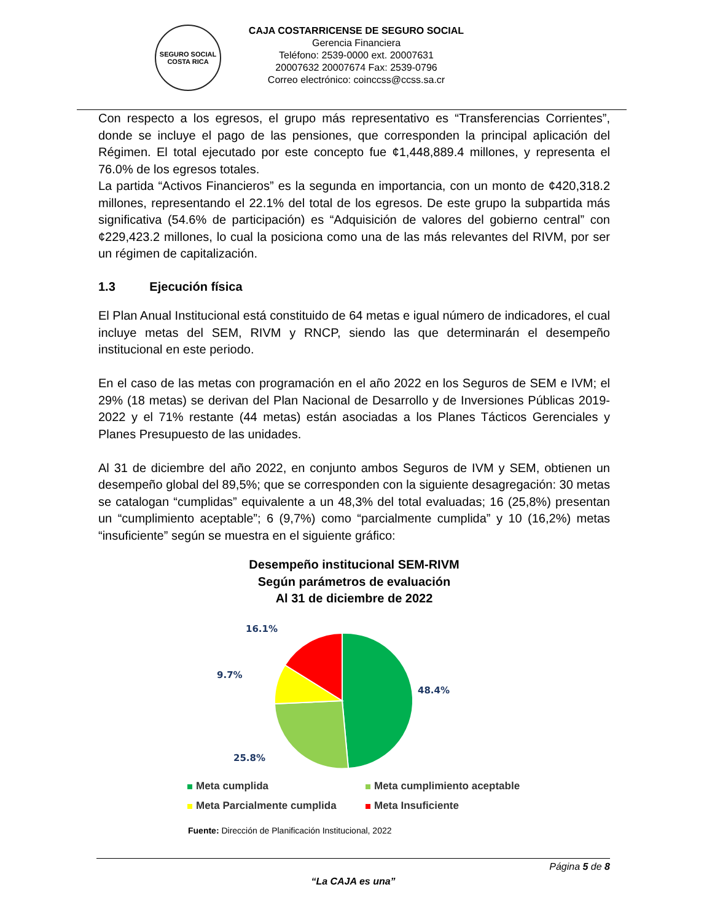SEGURO SOCIAL
COSTA RICA
CAJA COSTARRICENSE DE SEGURO SOCIAL
Gerencia Financiera
Teléfono: 2539-0000 ext. 20007631
20007632 20007674 Fax: 2539-0796
Correo electrónico: coinccss@ccss.sa.cr
Con respecto a los egresos, el grupo más representativo es “Transferencias Corrientes”, donde se incluye el pago de las pensiones, que corresponden la principal aplicación del Régimen. El total ejecutado por este concepto fue ¢1,448,889.4 millones, y representa el 76.0% de los egresos totales.
La partida “Activos Financieros” es la segunda en importancia, con un monto de ¢420,318.2 millones, representando el 22.1% del total de los egresos. De este grupo la subpartida más significativa (54.6% de participación) es “Adquisición de valores del gobierno central” con ¢229,423.2 millones, lo cual la posiciona como una de las más relevantes del RIVM, por ser un régimen de capitalización.
1.3 Ejecución física
El Plan Anual Institucional está constituido de 64 metas e igual número de indicadores, el cual incluye metas del SEM, RIVM y RNCP, siendo las que determinarán el desempeño institucional en este periodo.
En el caso de las metas con programación en el año 2022 en los Seguros de SEM e IVM; el 29% (18 metas) se derivan del Plan Nacional de Desarrollo y de Inversiones Públicas 2019-2022 y el 71% restante (44 metas) están asociadas a los Planes Tácticos Gerenciales y Planes Presupuesto de las unidades.
Al 31 de diciembre del año 2022, en conjunto ambos Seguros de IVM y SEM, obtienen un desempeño global del 89,5%; que se corresponden con la siguiente desagregación: 30 metas se catalogan “cumplidas” equivalente a un 48,3% del total evaluadas; 16 (25,8%) presentan un “cumplimiento aceptable”; 6 (9,7%) como “parcialmente cumplida” y 10 (16,2%) metas “insuficiente” según se muestra en el siguiente gráfico:
Desempeño institucional SEM-RIVM
Según parámetros de evaluación
Al 31 de diciembre de 2022
16.1%
9.7%
48.4%
25.8%
Meta cumplida Meta cumplimiento aceptable Meta Parcialmente cumplida Meta Insuficiente
Fuente: Dirección de Planificación Institucional, 2022
Página 5 de 8
“La CAJA es una”